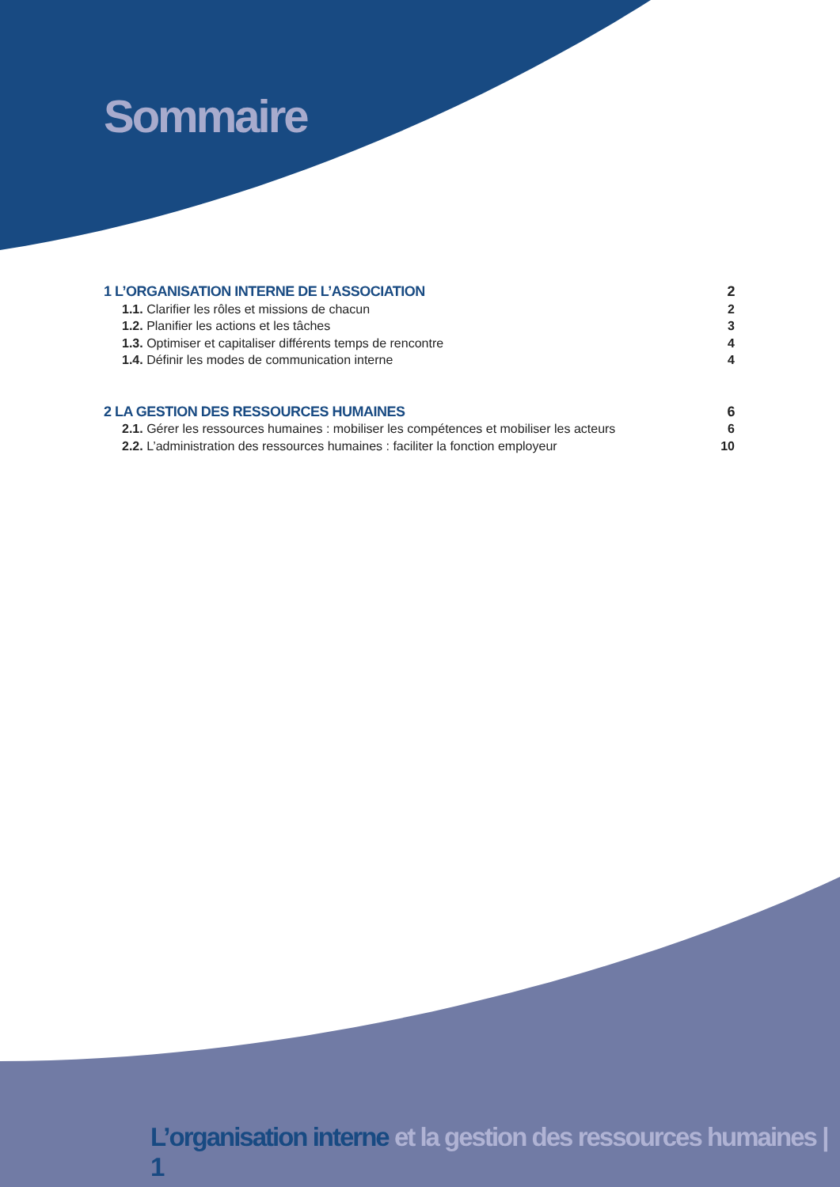Sommaire
1 L’ORGANISATION INTERNE DE L’ASSOCIATION 2
1.1. Clarifier les rôles et missions de chacun 2
1.2. Planifier les actions et les tâches 3
1.3. Optimiser et capitaliser différents temps de rencontre 4
1.4. Définir les modes de communication interne 4
2 LA GESTION DES RESSOURCES HUMAINES 6
2.1. Gérer les ressources humaines : mobiliser les compétences et mobiliser les acteurs 6
2.2. L’administration des ressources humaines : faciliter la fonction employeur 10
L’organisation interne et la gestion des ressources humaines | 1